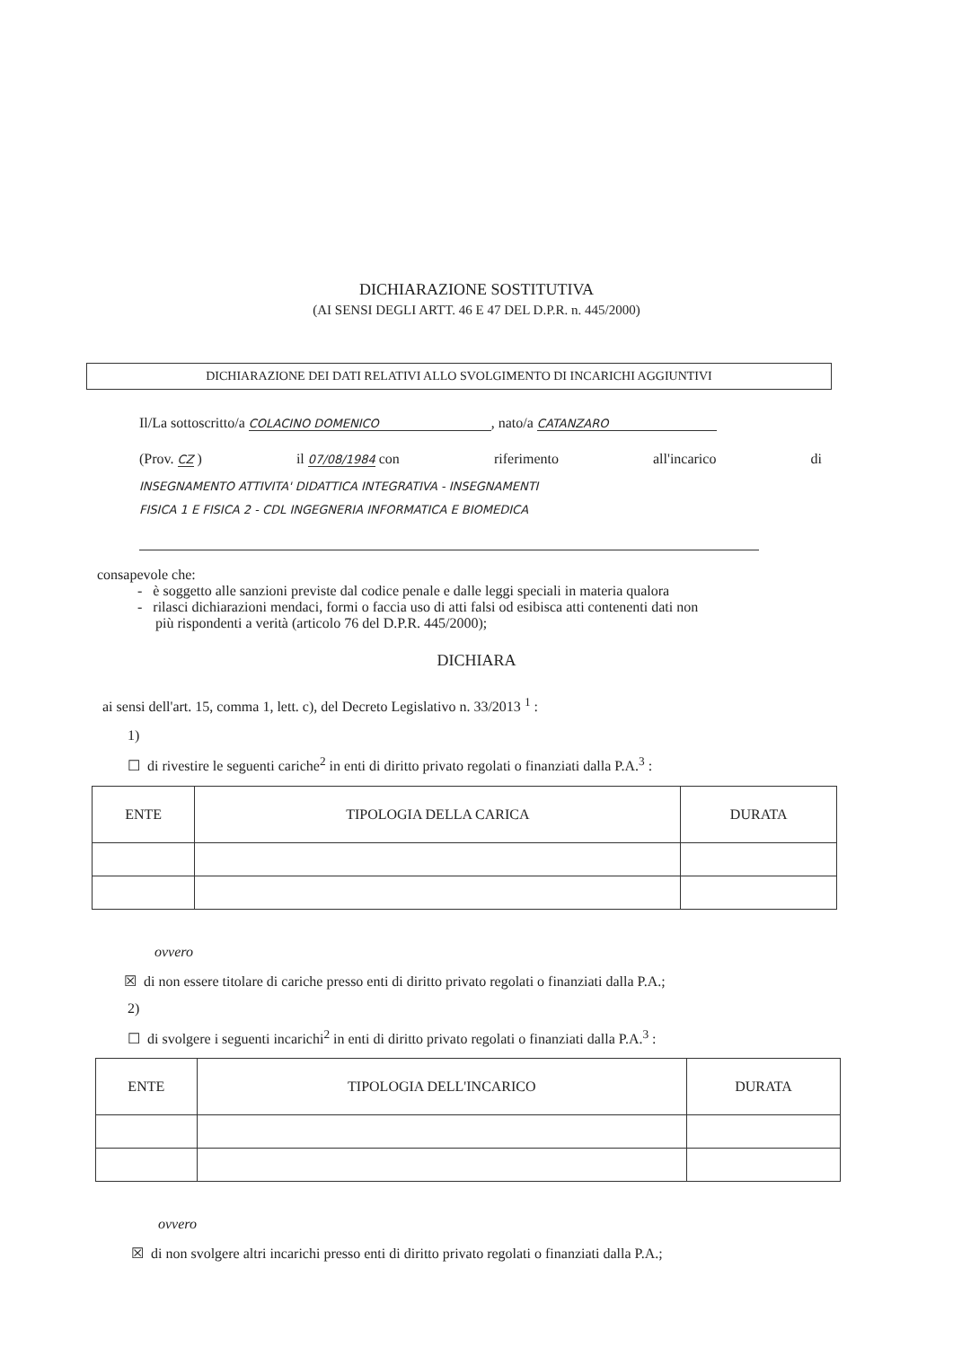DICHIARAZIONE SOSTITUTIVA
(AI SENSI DEGLI ARTT. 46 E 47 DEL D.P.R. n. 445/2000)
DICHIARAZIONE DEI DATI RELATIVI ALLO SVOLGIMENTO DI INCARICHI AGGIUNTIVI
Il/La sottoscritto/a COLACINO DOMENICO, nato/a CATANZARO
(Prov. CZ ) il 07/08/1984 con riferimento all'incarico di
INSEGNAMENTO ATTIVITA' DIDATTICA INTEGRATIVA - INSEGNAMENTI
FISICA 1 E FISICA 2 - CDL INGEGNERIA INFORMATICA E BIOMEDICA
consapevole che:
- è soggetto alle sanzioni previste dal codice penale e dalle leggi speciali in materia qualora
- rilasci dichiarazioni mendaci, formi o faccia uso di atti falsi od esibisca atti contenenti dati non
più rispondenti a verità (articolo 76 del D.P.R. 445/2000);
DICHIARA
ai sensi dell'art. 15, comma 1, lett. c), del Decreto Legislativo n. 33/2013 <sup>1</sup> :
1)
☐ di rivestire le seguenti cariche<sup>2</sup> in enti di diritto privato regolati o finanziati dalla P.A.<sup>3</sup> :
| ENTE | TIPOLOGIA DELLA CARICA | DURATA |
| --- | --- | --- |
ovvero
☒ di non essere titolare di cariche presso enti di diritto privato regolati o finanziati dalla P.A.;
2)
☐ di svolgere i seguenti incarichi<sup>2</sup> in enti di diritto privato regolati o finanziati dalla P.A.<sup>3</sup> :
| ENTE | TIPOLOGIA DELL'INCARICO | DURATA |
| --- | --- | --- |
ovvero
☒ di non svolgere altri incarichi presso enti di diritto privato regolati o finanziati dalla P.A.;